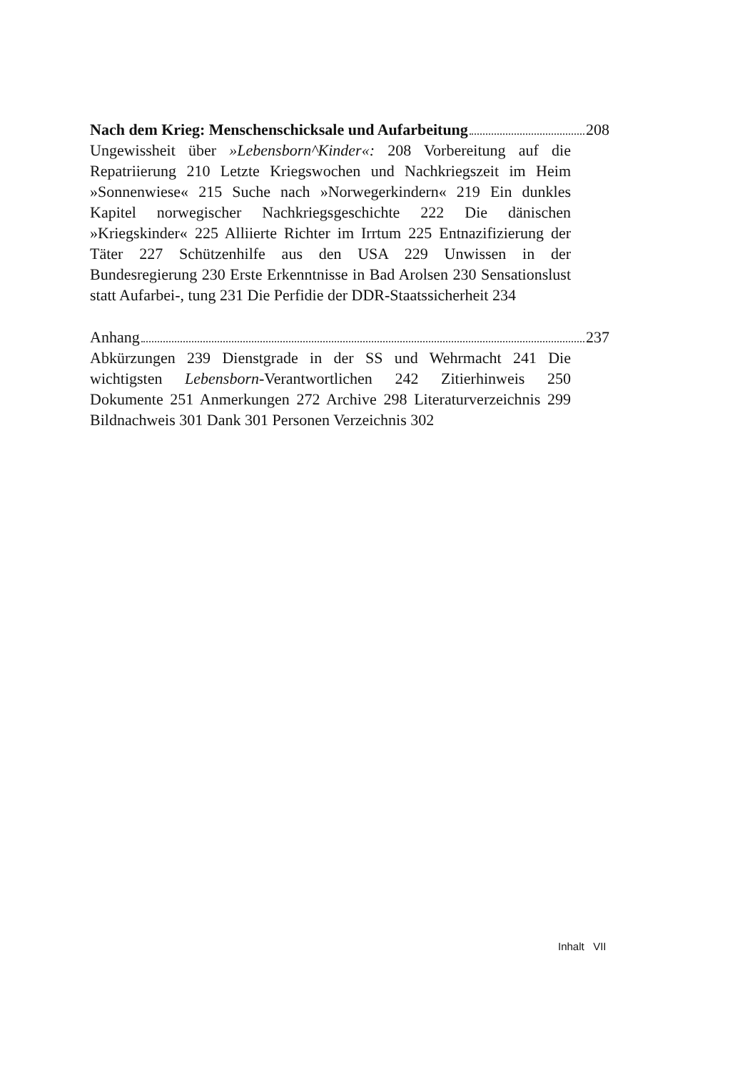Nach dem Krieg: Menschenschicksale und Aufarbeitung 208
Ungewissheit über »Lebensborn^Kinder«: 208 Vorbereitung auf die Repatriierung 210 Letzte Kriegswochen und Nachkriegszeit im Heim »Sonnenwiese« 215 Suche nach »Norwegerkindern« 219 Ein dunkles Kapitel norwegischer Nachkriegsgeschichte 222 Die dänischen »Kriegskinder« 225 Alliierte Richter im Irrtum 225 Entnazifizierung der Täter 227 Schützenhilfe aus den USA 229 Unwissen in der Bundesregierung 230 Erste Erkenntnisse in Bad Arolsen 230 Sensationslust statt Aufarbei-, tung 231 Die Perfidie der DDR-Staatssicherheit 234
Anhang 237
Abkürzungen 239 Dienstgrade in der SS und Wehrmacht 241 Die wichtigsten Lebensborn-Verantwortlichen 242 Zitierhinweis 250 Dokumente 251 Anmerkungen 272 Archive 298 Literaturverzeichnis 299 Bildnachweis 301 Dank 301 Personen Verzeichnis 302
Inhalt VII